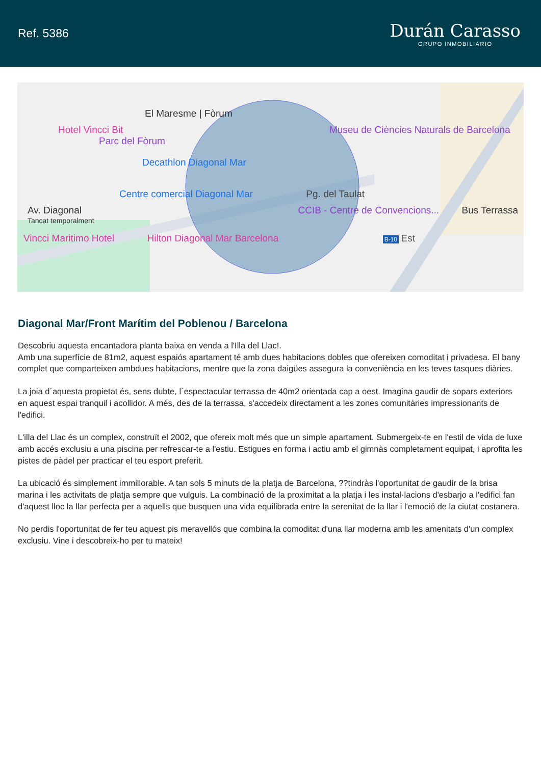Ref. 5386
Durán Carasso
GRUPO INMOBILIARIO
El Maresme | Fòrum
Hotel Vincci Bit Museu de Ciències Naturals de Barcelona Parc del Fòrum
Decathlon Diagonal Mar
Centre comercial Diagonal Mar Pg. del Taulat
Av. Diagonal CCIB - Centre de Convencions... Bus Terrassa Tancat temporalment
Vincci Maritimo Hotel Hilton Diagonal Mar Barcelona B-10 Est
Diagonal Mar/Front Marítim del Poblenou / Barcelona
Descobriu aquesta encantadora planta baixa en venda a l'Illa del Llac!.
Amb una superfície de 81m2, aquest espaiós apartament té amb dues habitacions dobles que ofereixen comoditat i privadesa. El bany complet que comparteixen ambdues habitacions, mentre que la zona daigües assegura la conveniència en les teves tasques diàries.
La joia d´aquesta propietat és, sens dubte, l´espectacular terrassa de 40m2 orientada cap a oest. Imagina gaudir de sopars exteriors en aquest espai tranquil i acollidor. A més, des de la terrassa, s'accedeix directament a les zones comunitàries impressionants de l'edifici.
L'illa del Llac és un complex, construït el 2002, que ofereix molt més que un simple apartament. Submergeix-te en l'estil de vida de luxe amb accés exclusiu a una piscina per refrescar-te a l'estiu. Estigues en forma i actiu amb el gimnàs completament equipat, i aprofita les pistes de pàdel per practicar el teu esport preferit.
La ubicació és simplement immillorable. A tan sols 5 minuts de la platja de Barcelona, ??tindràs l'oportunitat de gaudir de la brisa marina i les activitats de platja sempre que vulguis. La combinació de la proximitat a la platja i les instal·lacions d'esbarjo a l'edifici fan d'aquest lloc la llar perfecta per a aquells que busquen una vida equilibrada entre la serenitat de la llar i l'emoció de la ciutat costanera.
No perdis l'oportunitat de fer teu aquest pis meravellós que combina la comoditat d'una llar moderna amb les amenitats d'un complex exclusiu. Vine i descobreix-ho per tu mateix!